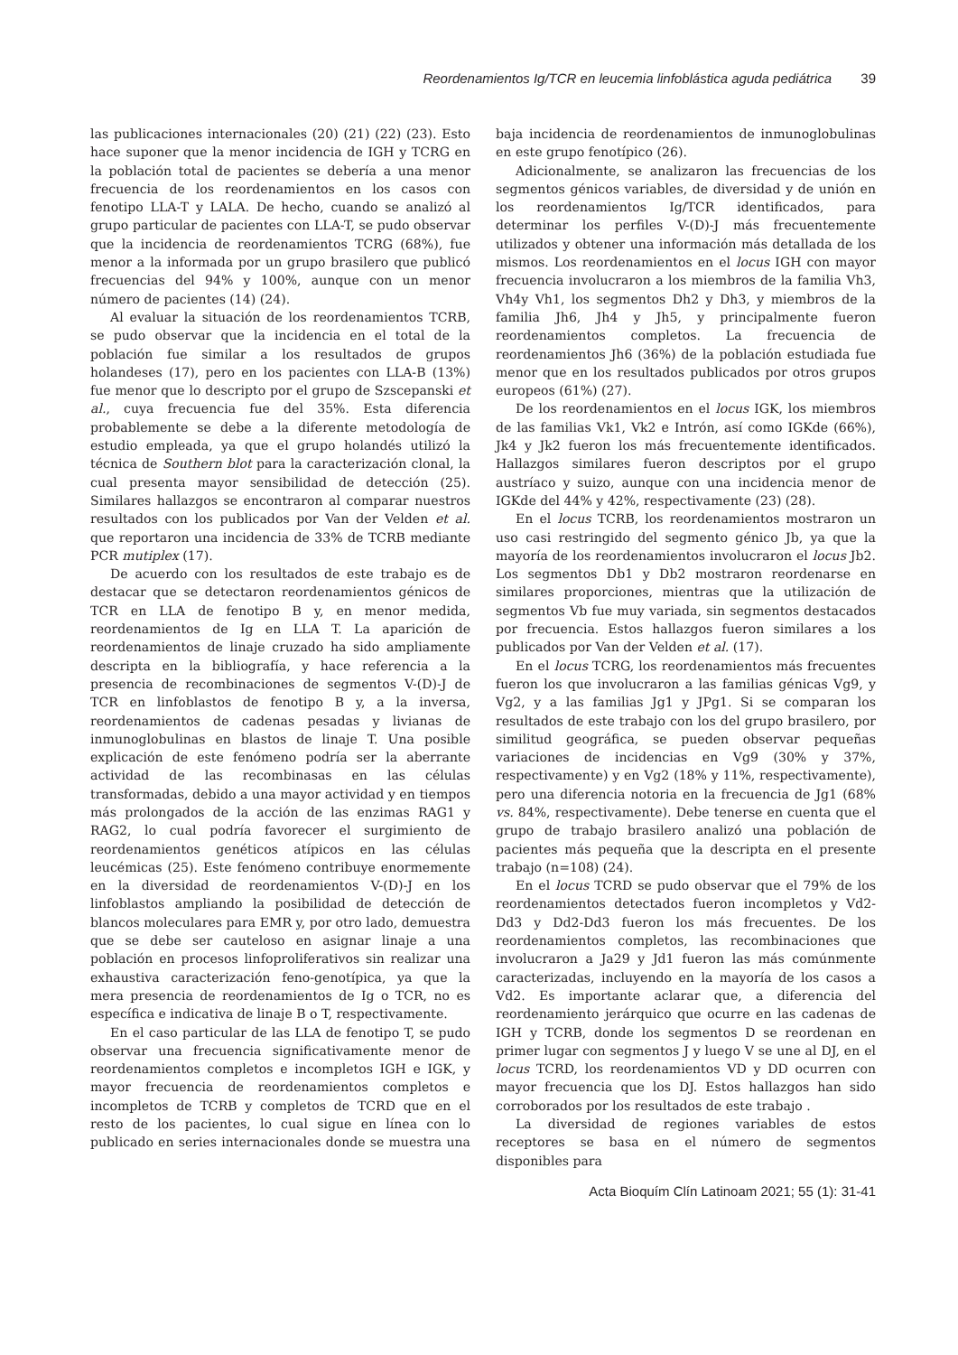Reordenamientos Ig/TCR en leucemia linfoblástica aguda pediátrica 39
las publicaciones internacionales (20) (21) (22) (23). Esto hace suponer que la menor incidencia de IGH y TCRG en la población total de pacientes se debería a una menor frecuencia de los reordenamientos en los casos con fenotipo LLA-T y LALA. De hecho, cuando se analizó al grupo particular de pacientes con LLA-T, se pudo observar que la incidencia de reordenamientos TCRG (68%), fue menor a la informada por un grupo brasilero que publicó frecuencias del 94% y 100%, aunque con un menor número de pacientes (14) (24).
Al evaluar la situación de los reordenamientos TCRB, se pudo observar que la incidencia en el total de la población fue similar a los resultados de grupos holandeses (17), pero en los pacientes con LLA-B (13%) fue menor que lo descripto por el grupo de Szscepanski et al., cuya frecuencia fue del 35%. Esta diferencia probablemente se debe a la diferente metodología de estudio empleada, ya que el grupo holandés utilizó la técnica de Southern blot para la caracterización clonal, la cual presenta mayor sensibilidad de detección (25). Similares hallazgos se encontraron al comparar nuestros resultados con los publicados por Van der Velden et al. que reportaron una incidencia de 33% de TCRB mediante PCR mutiplex (17).
De acuerdo con los resultados de este trabajo es de destacar que se detectaron reordenamientos génicos de TCR en LLA de fenotipo B y, en menor medida, reordenamientos de Ig en LLA T. La aparición de reordenamientos de linaje cruzado ha sido ampliamente descripta en la bibliografía, y hace referencia a la presencia de recombinaciones de segmentos V-(D)-J de TCR en linfoblastos de fenotipo B y, a la inversa, reordenamientos de cadenas pesadas y livianas de inmunoglobulinas en blastos de linaje T. Una posible explicación de este fenómeno podría ser la aberrante actividad de las recombinasas en las células transformadas, debido a una mayor actividad y en tiempos más prolongados de la acción de las enzimas RAG1 y RAG2, lo cual podría favorecer el surgimiento de reordenamientos genéticos atípicos en las células leucémicas (25). Este fenómeno contribuye enormemente en la diversidad de reordenamientos V-(D)-J en los linfoblastos ampliando la posibilidad de detección de blancos moleculares para EMR y, por otro lado, demuestra que se debe ser cauteloso en asignar linaje a una población en procesos linfoproliferativos sin realizar una exhaustiva caracterización feno-genotípica, ya que la mera presencia de reordenamientos de Ig o TCR, no es específica e indicativa de linaje B o T, respectivamente.
En el caso particular de las LLA de fenotipo T, se pudo observar una frecuencia significativamente menor de reordenamientos completos e incompletos IGH e IGK, y mayor frecuencia de reordenamientos completos e incompletos de TCRB y completos de TCRD que en el resto de los pacientes, lo cual sigue en línea con lo publicado en series internacionales donde se muestra una baja incidencia de reordenamientos de inmunoglobulinas en este grupo fenotípico (26).
Adicionalmente, se analizaron las frecuencias de los segmentos génicos variables, de diversidad y de unión en los reordenamientos Ig/TCR identificados, para determinar los perfiles V-(D)-J más frecuentemente utilizados y obtener una información más detallada de los mismos. Los reordenamientos en el locus IGH con mayor frecuencia involucraron a los miembros de la familia Vh3, Vh4y Vh1, los segmentos Dh2 y Dh3, y miembros de la familia Jh6, Jh4 y Jh5, y principalmente fueron reordenamientos completos. La frecuencia de reordenamientos Jh6 (36%) de la población estudiada fue menor que en los resultados publicados por otros grupos europeos (61%) (27).
De los reordenamientos en el locus IGK, los miembros de las familias Vk1, Vk2 e Intrón, así como IGKde (66%), Jk4 y Jk2 fueron los más frecuentemente identificados. Hallazgos similares fueron descriptos por el grupo austríaco y suizo, aunque con una incidencia menor de IGKde del 44% y 42%, respectivamente (23) (28).
En el locus TCRB, los reordenamientos mostraron un uso casi restringido del segmento génico Jb, ya que la mayoría de los reordenamientos involucraron el locus Jb2. Los segmentos Db1 y Db2 mostraron reordenarse en similares proporciones, mientras que la utilización de segmentos Vb fue muy variada, sin segmentos destacados por frecuencia. Estos hallazgos fueron similares a los publicados por Van der Velden et al. (17).
En el locus TCRG, los reordenamientos más frecuentes fueron los que involucraron a las familias génicas Vg9, y Vg2, y a las familias Jg1 y JPg1. Si se comparan los resultados de este trabajo con los del grupo brasilero, por similitud geográfica, se pueden observar pequeñas variaciones de incidencias en Vg9 (30% y 37%, respectivamente) y en Vg2 (18% y 11%, respectivamente), pero una diferencia notoria en la frecuencia de Jg1 (68% vs. 84%, respectivamente). Debe tenerse en cuenta que el grupo de trabajo brasilero analizó una población de pacientes más pequeña que la descripta en el presente trabajo (n=108) (24).
En el locus TCRD se pudo observar que el 79% de los reordenamientos detectados fueron incompletos y Vd2-Dd3 y Dd2-Dd3 fueron los más frecuentes. De los reordenamientos completos, las recombinaciones que involucraron a Ja29 y Jd1 fueron las más comúnmente caracterizadas, incluyendo en la mayoría de los casos a Vd2. Es importante aclarar que, a diferencia del reordenamiento jerárquico que ocurre en las cadenas de IGH y TCRB, donde los segmentos D se reordenan en primer lugar con segmentos J y luego V se une al DJ, en el locus TCRD, los reordenamientos VD y DD ocurren con mayor frecuencia que los DJ. Estos hallazgos han sido corroborados por los resultados de este trabajo .
La diversidad de regiones variables de estos receptores se basa en el número de segmentos disponibles para
Acta Bioquím Clín Latinoam 2021; 55 (1): 31-41